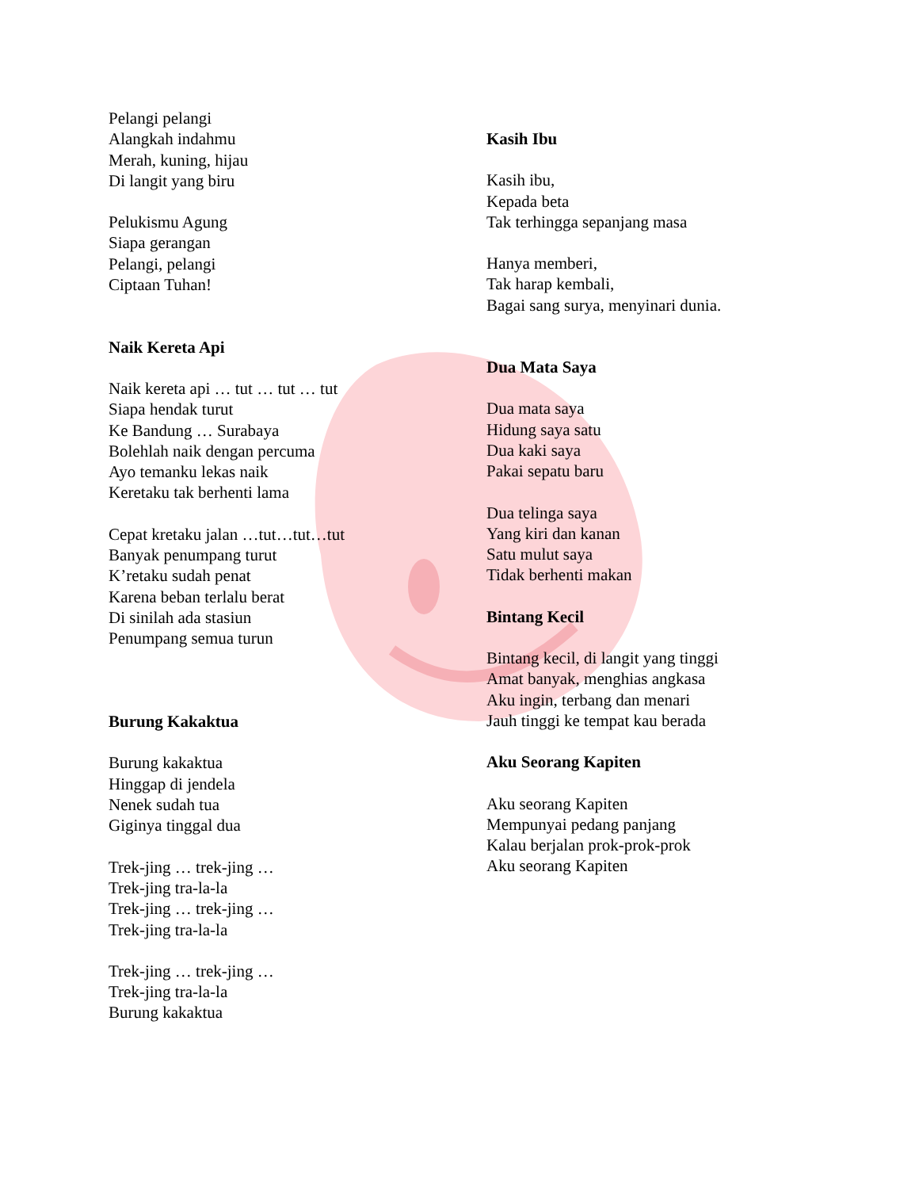Pelangi pelangi
Alangkah indahmu
Merah, kuning, hijau
Di langit yang biru
Pelukismu Agung
Siapa gerangan
Pelangi, pelangi
Ciptaan Tuhan!
Naik Kereta Api
Naik kereta api … tut … tut … tut
Siapa hendak turut
Ke Bandung … Surabaya
Bolehlah naik dengan percuma
Ayo temanku lekas naik
Keretaku tak berhenti lama
Cepat kretaku jalan …tut…tut…tut
Banyak penumpang turut
K’retaku sudah penat
Karena beban terlalu berat
Di sinilah ada stasiun
Penumpang semua turun
Burung Kakaktua
Burung kakaktua
Hinggap di jendela
Nenek sudah tua
Giginya tinggal dua
Trek-jing … trek-jing …
Trek-jing tra-la-la
Trek-jing … trek-jing …
Trek-jing tra-la-la
Trek-jing … trek-jing …
Trek-jing tra-la-la
Burung kakaktua
Kasih Ibu
Kasih ibu,
Kepada beta
Tak terhingga sepanjang masa
Hanya memberi,
Tak harap kembali,
Bagai sang surya, menyinari dunia.
Dua Mata Saya
Dua mata saya
Hidung saya satu
Dua kaki saya
Pakai sepatu baru
Dua telinga saya
Yang kiri dan kanan
Satu mulut saya
Tidak berhenti makan
Bintang Kecil
Bintang kecil, di langit yang tinggi
Amat banyak, menghias angkasa
Aku ingin, terbang dan menari
Jauh tinggi ke tempat kau berada
Aku Seorang Kapiten
Aku seorang Kapiten
Mempunyai pedang panjang
Kalau berjalan prok-prok-prok
Aku seorang Kapiten